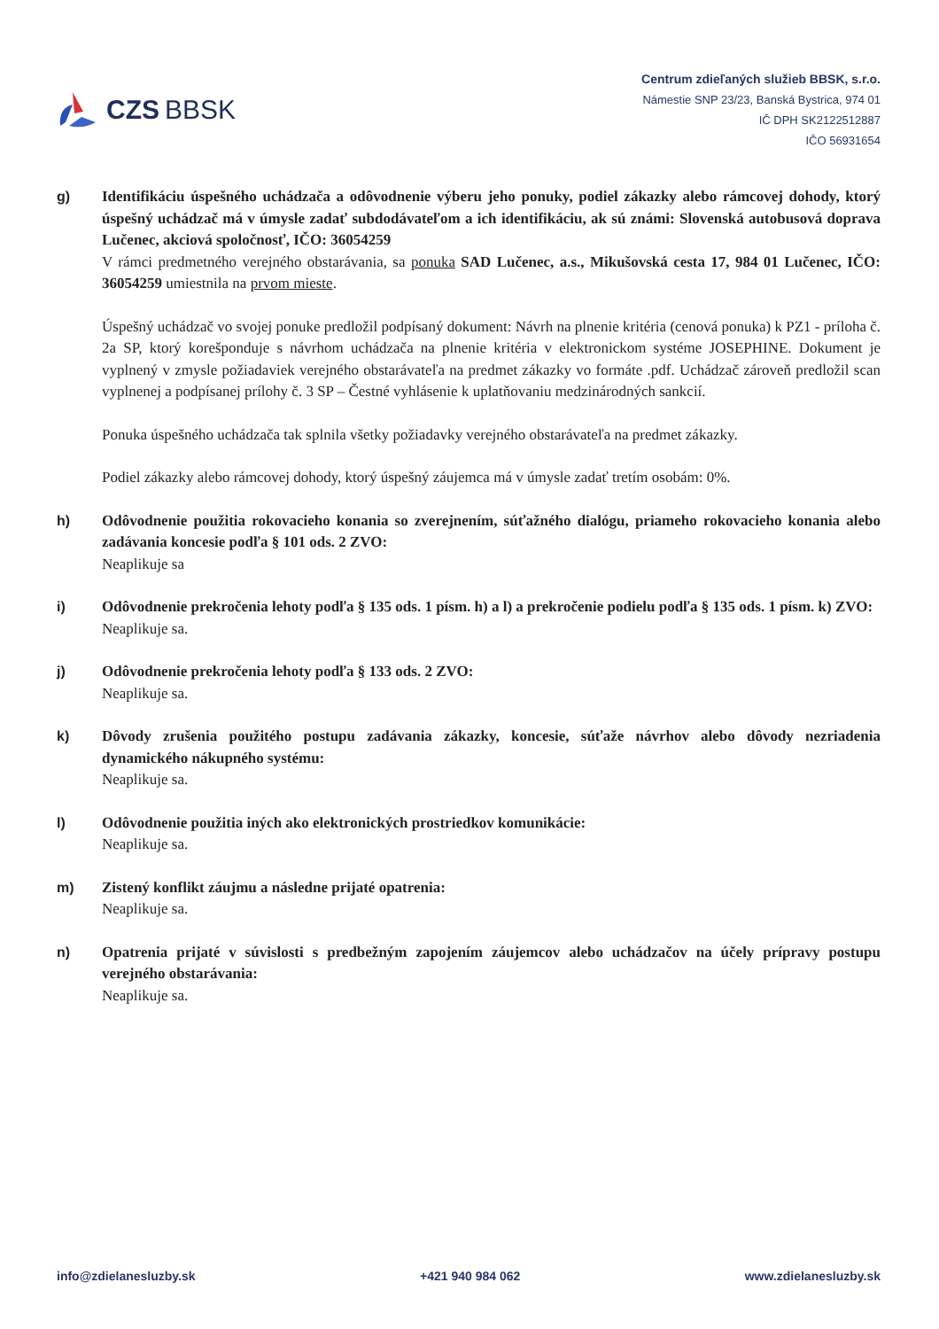CZS BBSK
Centrum zdieľaných služieb BBSK, s.r.o.
Námestie SNP 23/23, Banská Bystrica, 974 01
IČ DPH SK2122512887
IČO 56931654
g) Identifikáciu úspešného uchádzača a odôvodnenie výberu jeho ponuky, podiel zákazky alebo rámcovej dohody, ktorý úspešný uchádzač má v úmysle zadať subdodávateľom a ich identifikáciu, ak sú známi: Slovenská autobusová doprava Lučenec, akciová spoločnosť, IČO: 36054259
V rámci predmetného verejného obstarávania, sa ponuka SAD Lučenec, a.s., Mikušovská cesta 17, 984 01 Lučenec, IČO: 36054259 umiestnila na prvom mieste.
Úspešný uchádzač vo svojej ponuke predložil podpísaný dokument: Návrh na plnenie kritéria (cenová ponuka) k PZ1 - príloha č. 2a SP, ktorý korešponduje s návrhom uchádzača na plnenie kritéria v elektronickom systéme JOSEPHINE. Dokument je vyplnený v zmysle požiadaviek verejného obstarávateľa na predmet zákazky vo formáte .pdf. Uchádzač zároveň predložil scan vyplnenej a podpísanej prílohy č. 3 SP – Čestné vyhlásenie k uplatňovaniu medzinárodných sankcií.
Ponuka úspešného uchádzača tak splnila všetky požiadavky verejného obstarávateľa na predmet zákazky.
Podiel zákazky alebo rámcovej dohody, ktorý úspešný záujemca má v úmysle zadať tretím osobám: 0%.
h) Odôvodnenie použitia rokovacieho konania so zverejnením, súťažného dialógu, priameho rokovacieho konania alebo zadávania koncesie podľa § 101 ods. 2 ZVO:
Neaplikuje sa
i) Odôvodnenie prekročenia lehoty podľa § 135 ods. 1 písm. h) a l) a prekročenie podielu podľa § 135 ods. 1 písm. k) ZVO:
Neaplikuje sa.
j) Odôvodnenie prekročenia lehoty podľa § 133 ods. 2 ZVO:
Neaplikuje sa.
k) Dôvody zrušenia použitého postupu zadávania zákazky, koncesie, súťaže návrhov alebo dôvody nezriadenia dynamického nákupného systému:
Neaplikuje sa.
l) Odôvodnenie použitia iných ako elektronických prostriedkov komunikácie:
Neaplikuje sa.
m) Zistený konflikt záujmu a následne prijaté opatrenia:
Neaplikuje sa.
n) Opatrenia prijaté v súvislosti s predbežným zapojením záujemcov alebo uchádzačov na účely prípravy postupu verejného obstarávania:
Neaplikuje sa.
info@zdielanesluzby.sk +421 940 984 062 www.zdielanesluzby.sk